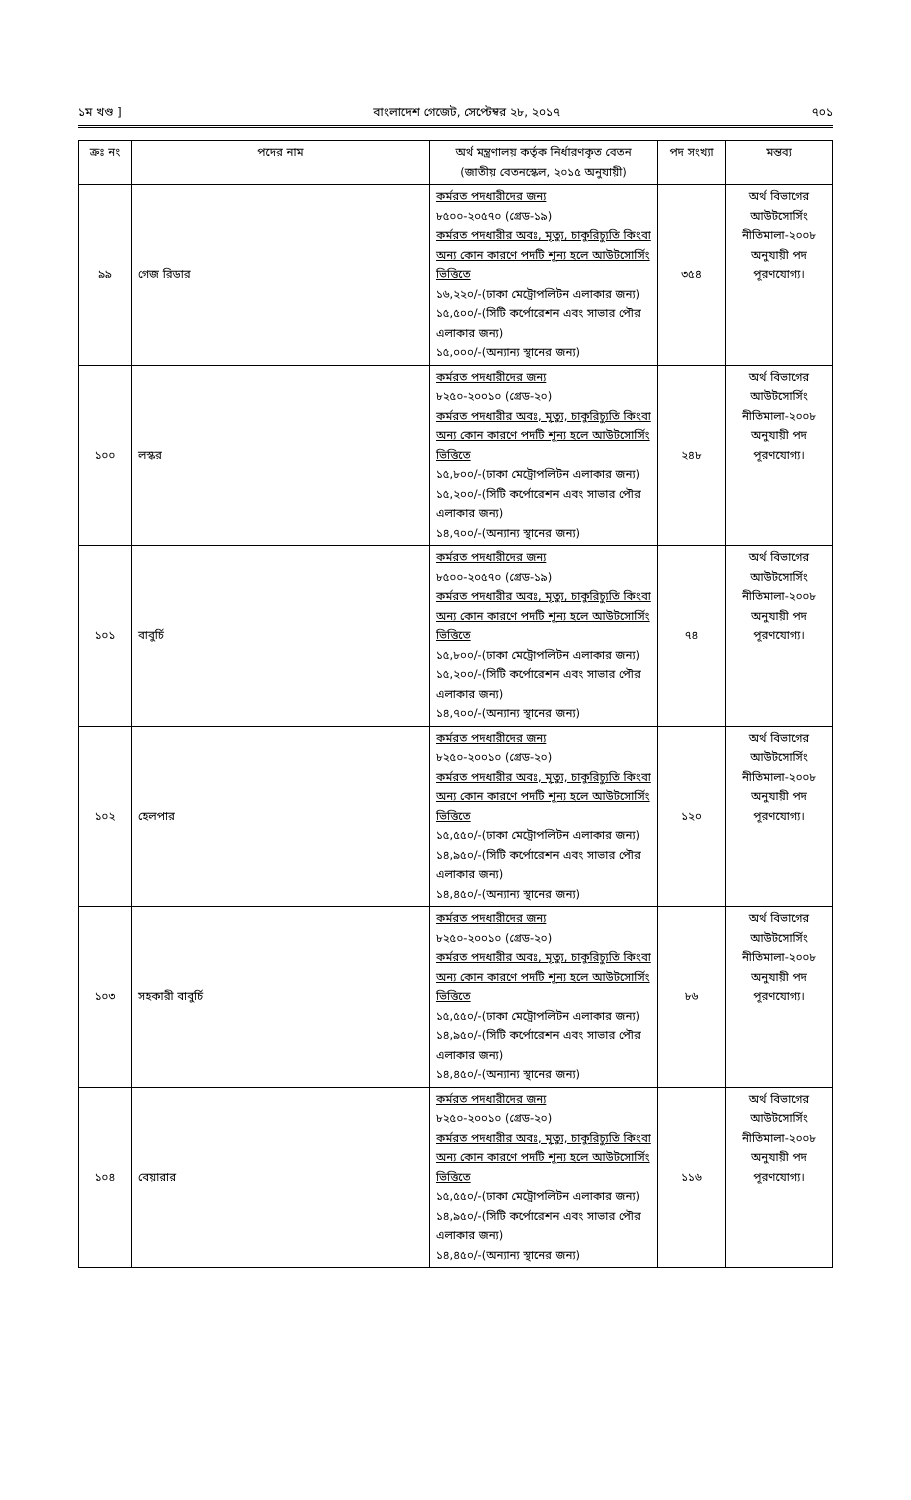১ম খণ্ড ] বাংলাদেশ গেজেট, সেপ্টেম্বর ২৮, ২০১৭ ৭০১
| ক্রঃ নং | পদের নাম | অর্থ মন্ত্রণালয় কর্তৃক নির্ধারণকৃত বেতন (জাতীয় বেতনস্কেল, ২০১৫ অনুযায়ী) | পদ সংখ্যা | মন্তব্য |
| --- | --- | --- | --- | --- |
| ৯৯ | গেজ রিডার | কর্মরত পদধারীদের জন্য ৮৫০০-২০৫৭০ (গ্রেড-১৯) কর্মরত পদধারীর অবঃ, মৃত্যু, চাকুরিচ্যুতি কিংবা অন্য কোন কারণে পদটি শূন্য হলে আউটসোর্সিং ভিত্তিতে ১৬,২২০/-(ঢাকা মেট্রোপলিটন এলাকার জন্য) ১৫,৫০০/-(সিটি কর্পোরেশন এবং সাভার পৌর এলাকার জন্য) ১৫,০০০/-(অন্যান্য স্থানের জন্য) | ৩৫৪ | অর্থ বিভাগের আউটসোর্সিং নীতিমালা-২০০৮ অনুযায়ী পদ পূরণযোগ্য। |
| ১০০ | লস্কর | কর্মরত পদধারীদের জন্য ৮২৫০-২০০১০ (গ্রেড-২০) কর্মরত পদধারীর অবঃ, মৃত্যু, চাকুরিচ্যুতি কিংবা অন্য কোন কারণে পদটি শূন্য হলে আউটসোর্সিং ভিত্তিতে ১৫,৮০০/-(ঢাকা মেট্রোপলিটন এলাকার জন্য) ১৫,২০০/-(সিটি কর্পোরেশন এবং সাভার পৌর এলাকার জন্য) ১৪,৭০০/-(অন্যান্য স্থানের জন্য) | ২৪৮ | অর্থ বিভাগের আউটসোর্সিং নীতিমালা-২০০৮ অনুযায়ী পদ পূরণযোগ্য। |
| ১০১ | বাবুর্চি | কর্মরত পদধারীদের জন্য ৮৫০০-২০৫৭০ (গ্রেড-১৯) কর্মরত পদধারীর অবঃ, মৃত্যু, চাকুরিচ্যুতি কিংবা অন্য কোন কারণে পদটি শূন্য হলে আউটসোর্সিং ভিত্তিতে ১৫,৮০০/-(ঢাকা মেট্রোপলিটন এলাকার জন্য) ১৫,২০০/-(সিটি কর্পোরেশন এবং সাভার পৌর এলাকার জন্য) ১৪,৭০০/-(অন্যান্য স্থানের জন্য) | ৭৪ | অর্থ বিভাগের আউটসোর্সিং নীতিমালা-২০০৮ অনুযায়ী পদ পূরণযোগ্য। |
| ১০২ | হেলপার | কর্মরত পদধারীদের জন্য ৮২৫০-২০০১০ (গ্রেড-২০) কর্মরত পদধারীর অবঃ, মৃত্যু, চাকুরিচ্যুতি কিংবা অন্য কোন কারণে পদটি শূন্য হলে আউটসোর্সিং ভিত্তিতে ১৫,৫৫০/-(ঢাকা মেট্রোপলিটন এলাকার জন্য) ১৪,৯৫০/-(সিটি কর্পোরেশন এবং সাভার পৌর এলাকার জন্য) ১৪,৪৫০/-(অন্যান্য স্থানের জন্য) | ১২০ | অর্থ বিভাগের আউটসোর্সিং নীতিমালা-২০০৮ অনুযায়ী পদ পূরণযোগ্য। |
| ১০৩ | সহকারী বাবুর্চি | কর্মরত পদধারীদের জন্য ৮২৫০-২০০১০ (গ্রেড-২০) কর্মরত পদধারীর অবঃ, মৃত্যু, চাকুরিচ্যুতি কিংবা অন্য কোন কারণে পদটি শূন্য হলে আউটসোর্সিং ভিত্তিতে ১৫,৫৫০/-(ঢাকা মেট্রোপলিটন এলাকার জন্য) ১৪,৯৫০/-(সিটি কর্পোরেশন এবং সাভার পৌর এলাকার জন্য) ১৪,৪৫০/-(অন্যান্য স্থানের জন্য) | ৮৬ | অর্থ বিভাগের আউটসোর্সিং নীতিমালা-২০০৮ অনুযায়ী পদ পূরণযোগ্য। |
| ১০৪ | বেয়ারার | কর্মরত পদধারীদের জন্য ৮২৫০-২০০১০ (গ্রেড-২০) কর্মরত পদধারীর অবঃ, মৃত্যু, চাকুরিচ্যুতি কিংবা অন্য কোন কারণে পদটি শূন্য হলে আউটসোর্সিং ভিত্তিতে ১৫,৫৫০/-(ঢাকা মেট্রোপলিটন এলাকার জন্য) ১৪,৯৫০/-(সিটি কর্পোরেশন এবং সাভার পৌর এলাকার জন্য) ১৪,৪৫০/-(অন্যান্য স্থানের জন্য) | ১১৬ | অর্থ বিভাগের আউটসোর্সিং নীতিমালা-২০০৮ অনুযায়ী পদ পূরণযোগ্য। |